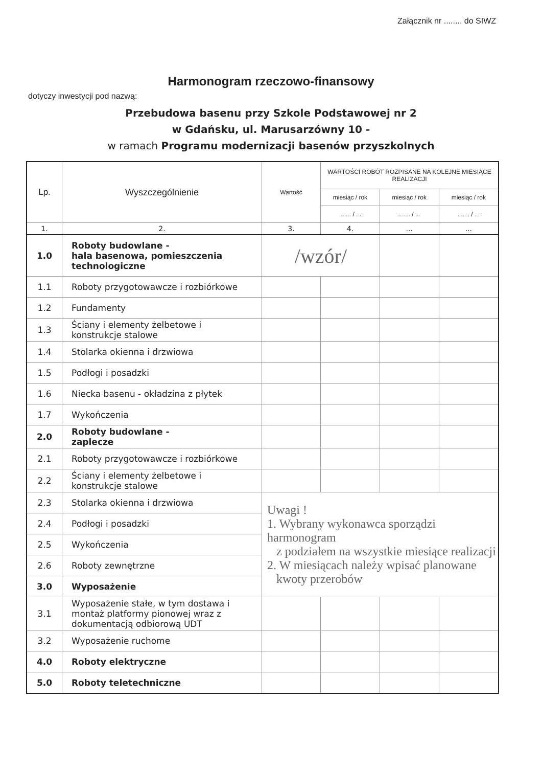Załącznik nr ........ do SIWZ
Harmonogram rzeczowo-finansowy
dotyczy inwestycji pod nazwą:
Przebudowa basenu przy Szkole Podstawowej nr 2
w Gdańsku, ul. Marusarzówny 10 -
w ramach Programu modernizacji basenów przyszkolnych
| Lp. | Wyszczególnienie | Wartość | WARTOŚCI ROBÓT ROZPISANE NA KOLEJNE MIESIĄCE REALIZACJI | | |
| --- | --- | --- | --- | --- | --- |
| | | | miesiąc / rok | miesiąc / rok | miesiąc / rok |
| | | | ....... / ... | ....... / ... | ....... / ... |
| 1. | 2. | 3. | 4. | ... | ... |
| 1.0 | Roboty budowlane - hala basenowa, pomieszczenia technologiczne | /wzór/ | | | |
| 1.1 | Roboty przygotowawcze i rozbiórkowe | | | | |
| 1.2 | Fundamenty | | | | |
| 1.3 | Ściany i elementy żelbetowe i konstrukcje stalowe | | | | |
| 1.4 | Stolarka okienna i drzwiowa | | | | |
| 1.5 | Podłogi i posadzki | | | | |
| 1.6 | Niecka basenu - okładzina z płytek | | | | |
| 1.7 | Wykończenia | | | | |
| 2.0 | Roboty budowlane - zaplecze | | | | |
| 2.1 | Roboty przygotowawcze i rozbiórkowe | | | | |
| 2.2 | Ściany i elementy żelbetowe i konstrukcje stalowe | | | | |
| 2.3 | Stolarka okienna i drzwiowa | Uwagi ! 1. Wybrany wykonawca sporządzi harmonogram z podziałem na wszystkie miesiące realizacji 2. W miesiącach należy wpisać planowane kwoty przerobów | | | |
| 2.4 | Podłogi i posadzki | | | | |
| 2.5 | Wykończenia | | | | |
| 2.6 | Roboty zewnętrzne | | | | |
| 3.0 | Wyposażenie | | | | |
| 3.1 | Wyposażenie stałe, w tym dostawa i montaż platformy pionowej wraz z dokumentacją odbiorową UDT | | | | |
| 3.2 | Wyposażenie ruchome | | | | |
| 4.0 | Roboty elektryczne | | | | |
| 5.0 | Roboty teletechniczne | | | | |